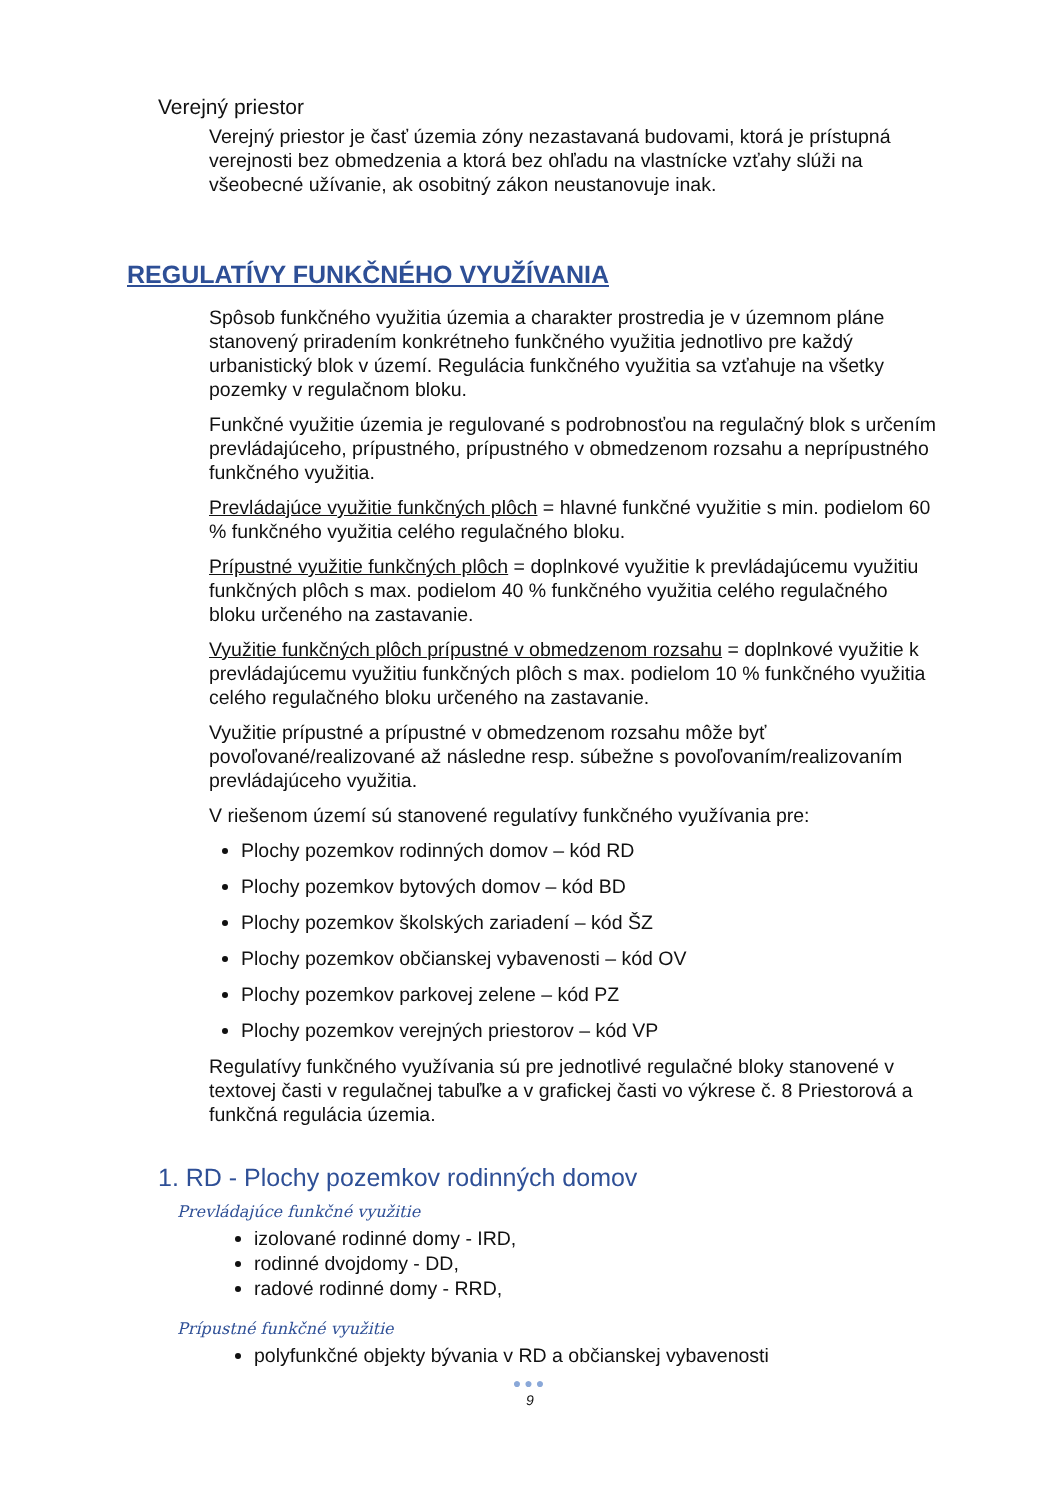Verejný priestor
Verejný priestor je časť územia zóny nezastavaná budovami, ktorá je prístupná verejnosti bez obmedzenia a ktorá bez ohľadu na vlastnícke vzťahy slúži na všeobecné užívanie, ak osobitný zákon neustanovuje inak.
REGULATÍVY FUNKČNÉHO VYUŽÍVANIA
Spôsob funkčného využitia územia a charakter prostredia je v územnom pláne stanovený priradením konkrétneho funkčného využitia jednotlivo pre každý urbanistický blok v území. Regulácia funkčného využitia sa vzťahuje na všetky pozemky v regulačnom bloku.
Funkčné využitie územia je regulované s podrobnosťou na regulačný blok s určením prevládajúceho, prípustného, prípustného v obmedzenom rozsahu a neprípustného funkčného využitia.
Prevládajúce využitie funkčných plôch = hlavné funkčné využitie s min. podielom 60 % funkčného využitia celého regulačného bloku.
Prípustné využitie funkčných plôch = doplnkové využitie k prevládajúcemu využitiu funkčných plôch s max. podielom 40 % funkčného využitia celého regulačného bloku určeného na zastavanie.
Využitie funkčných plôch prípustné v obmedzenom rozsahu = doplnkové využitie k prevládajúcemu využitiu funkčných plôch s max. podielom 10 % funkčného využitia celého regulačného bloku určeného na zastavanie.
Využitie prípustné a prípustné v obmedzenom rozsahu môže byť povoľované/realizované až následne resp. súbežne s povoľovaním/realizovaním prevládajúceho využitia.
V riešenom území sú stanovené regulatívy funkčného využívania pre:
Plochy pozemkov rodinných domov – kód RD
Plochy pozemkov bytových domov – kód BD
Plochy pozemkov školských zariadení – kód ŠZ
Plochy pozemkov občianskej vybavenosti – kód OV
Plochy pozemkov parkovej zelene – kód PZ
Plochy pozemkov verejných priestorov – kód VP
Regulatívy funkčného využívania sú pre jednotlivé regulačné bloky stanovené v textovej časti v regulačnej tabuľke a v grafickej časti vo výkrese č. 8 Priestorová a funkčná regulácia územia.
1. RD - Plochy pozemkov rodinných domov
Prevládajúce funkčné využitie
izolované rodinné domy - IRD,
rodinné dvojdomy - DD,
radové rodinné domy - RRD,
Prípustné funkčné využitie
polyfunkčné objekty bývania v RD a občianskej vybavenosti
●●●
9